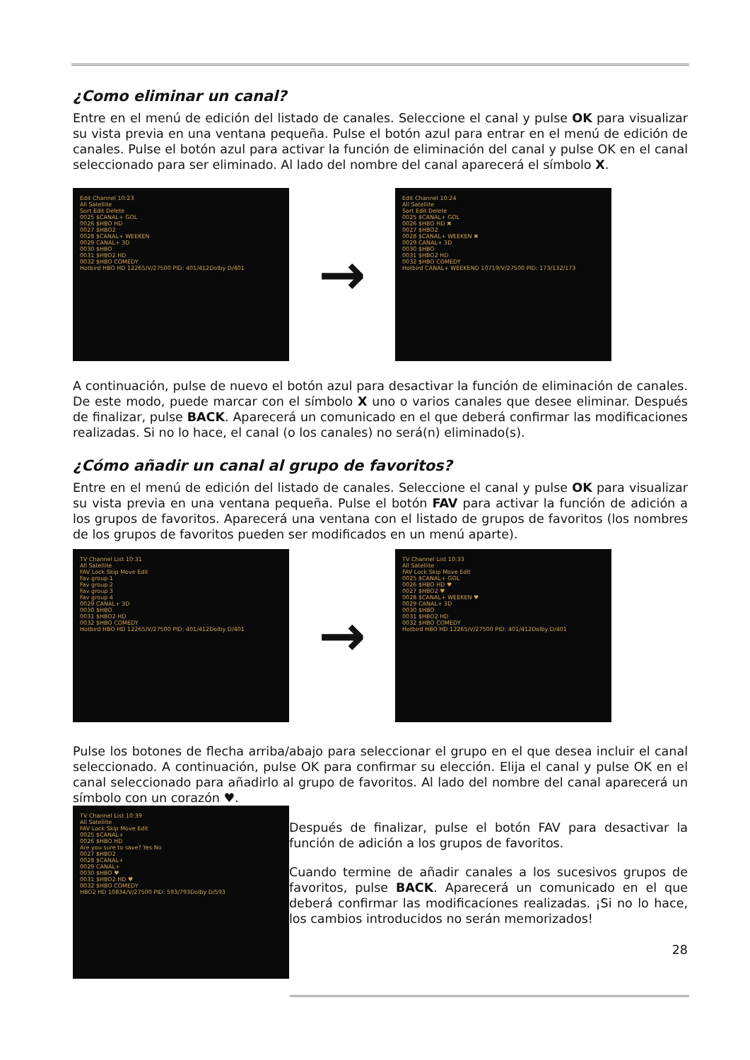¿Como eliminar un canal?
Entre en el menú de edición del listado de canales. Seleccione el canal y pulse OK para visualizar su vista previa en una ventana pequeña. Pulse el botón azul para entrar en el menú de edición de canales. Pulse el botón azul para activar la función de eliminación del canal y pulse OK en el canal seleccionado para ser eliminado. Al lado del nombre del canal aparecerá el símbolo X.
Edit Channel 10:23
All Satellite
Sort Edit Delete
0025 $CANAL+ GOL
0026 $HBO HD
0027 $HBO2
0028 $CANAL+ WEEKEN
0029 CANAL+ 3D
0030 $HBO
0031 $HBO2 HD
0032 $HBO COMEDY
Hotbird HBO HD 12265/V/27500 PID: 401/412Dolby D/401
→
Edit Channel 10:24
All Satellite
Sort Edit Delete
0025 $CANAL+ GOL
0026 $HBO HD ✖
0027 $HBO2
0028 $CANAL+ WEEKEN ✖
0029 CANAL+ 3D
0030 $HBO
0031 $HBO2 HD
0032 $HBO COMEDY
Hotbird CANAL+ WEEKEND 10719/V/27500 PID: 173/132/173
A continuación, pulse de nuevo el botón azul para desactivar la función de eliminación de canales. De este modo, puede marcar con el símbolo X uno o varios canales que desee eliminar. Después de finalizar, pulse BACK. Aparecerá un comunicado en el que deberá confirmar las modificaciones realizadas. Si no lo hace, el canal (o los canales) no será(n) eliminado(s).
¿Cómo añadir un canal al grupo de favoritos?
Entre en el menú de edición del listado de canales. Seleccione el canal y pulse OK para visualizar su vista previa en una ventana pequeña. Pulse el botón FAV para activar la función de adición a los grupos de favoritos. Aparecerá una ventana con el listado de grupos de favoritos (los nombres de los grupos de favoritos pueden ser modificados en un menú aparte).
TV Channel List 10:31
All Satellite
FAV Lock Skip Move Edit
Fav group 1
Fav group 2
Fav group 3
Fav group 4
0029 CANAL+ 3D
0030 $HBO
0031 $HBO2 HD
0032 $HBO COMEDY
Hotbird HBO HD 12265/V/27500 PID: 401/412Dolby D/401
→
TV Channel List 10:33
All Satellite
FAV Lock Skip Move Edit
0025 $CANAL+ GOL
0026 $HBO HD ♥
0027 $HBO2 ♥
0028 $CANAL+ WEEKEN ♥
0029 CANAL+ 3D
0030 $HBO
0031 $HBO2 HD
0032 $HBO COMEDY
Hotbird HBO HD 12265/V/27500 PID: 401/412Dolby D/401
Pulse los botones de flecha arriba/abajo para seleccionar el grupo en el que desea incluir el canal seleccionado. A continuación, pulse OK para confirmar su elección. Elija el canal y pulse OK en el canal seleccionado para añadirlo al grupo de favoritos. Al lado del nombre del canal aparecerá un símbolo con un corazón ♥.
TV Channel List 10:39
All Satellite
FAV Lock Skip Move Edit
0025 $CANAL+
0026 $HBO HD
Are you sure to save? Yes No
0027 $HBO2
0028 $CANAL+
0029 CANAL+
0030 $HBO ♥
0031 $HBO2 HD ♥
0032 $HBO COMEDY
HBO2 HD 10834/V/27500 PID: 593/793Dolby D/593
Después de finalizar, pulse el botón FAV para desactivar la función de adición a los grupos de favoritos.
Cuando termine de añadir canales a los sucesivos grupos de favoritos, pulse BACK. Aparecerá un comunicado en el que deberá confirmar las modificaciones realizadas. ¡Si no lo hace, los cambios introducidos no serán memorizados!
28